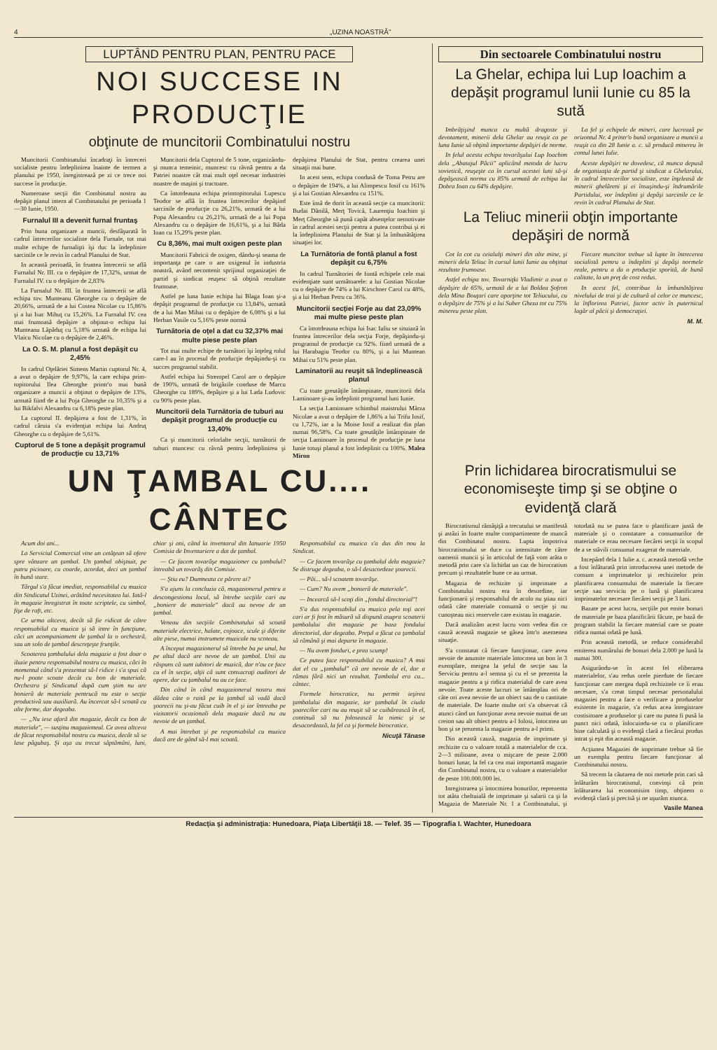4 „UZINA NOASTRĂ"
LUPTÂND PENTRU PLAN, PENTRU PACE
NOI SUCCESE IN PRODUCŢIE
obţinute de muncitorii Combinatului nostru
Muncitorii Combinatului încadraţi în întreceri socialiste pentru îndeplinirea înainte de termen a planului pe 1950, înregistrează pe zi ce trece noi succese în producţie.
Numeroase secţii din Combinatul nostru au depăşit planul intern al Combinatului pe perioada 1—30 Iunie, 1950.
Furnalul III a devenit furnal fruntaş
Prin buna organizare a muncii, desfăşurată în cadrul întrecerilor socialiste dela Furnale, tot mai multe echipe de furnalişti îşi duc la îndeplinire sarcinile ce le revin în cadrul Planului de Stat.
In această perioadă, în fruntea întrecerii se află Furnalul Nr. III. cu o depăşire de 17,32%, urmat de Furnalul IV. cu o depăşire de 2,83%
La Furnalul Nr. III. în fruntea întrecerii se află echipa tov. Munteanu Gheorghe cu o depăşire de 20,66%, urmată de a lui Costea Nicolae cu 15,86% şi a lui Isac Mihuţ cu 15,26%. La Furnalul IV. cea mai frumoasă depăşire a obţinut-o echipa lui Munteanu Lăpăduţ cu 5,18% urmată de echipa lui Vlaicu Nicolae cu o depăşire de 2,46%.
La O. S. M. planul a fost depăşit cu 2,45%
In cadrul Oţelăriei Simens Martin cuptorul Nr. 4, a avut o depăşire de 9,97%, la care echipa prim-topitorului Ilea Gheorghe printr'o mai bună organizare a muncii a obţinut o depăşire de 13%, urmată fiind de a lui Poja Gheorghe cu 10,35% şi a lui Bikfalvi Alexandru cu 6,18% peste plan.
La cuptorul II. depăşirea a fost de 1,31%, în cadrul căruia s'a evidenţiat echipa lui Andruţ Gheorghe cu o depăşire de 5,61%.
Cuptorul de 5 tone a depăşit programul de producţie cu 13,71%
Muncitorii dela Cuptorul de 5 tone, organizându-şi munca temeinic, muncesc cu râvnă pentru a da Patriei noastre cât mai mult oţel necesar industriei noastre de maşini şi tractoare.
Ca întotdeauna echipa primtopitorului Lupescu Teodor se află în fruntea întrecerilor depăşind sarcinile de producţie cu 26,21%, urmată de a lui Popa Alexandru cu 26,21%, urmată de a lui Popa Alexandru cu o depăşire de 16,61%, şi a lui Băda Ioan cu 15,29% peste plan.
Cu 8,36%, mai mult oxigen peste plan
Muncitorii Fabricii de oxigen, dându-şi seama de importanţa pe care o are oxigenul în industria noastră, având necontenit sprijinul organizaţiei de partid şi sindicat reuşesc să obţină rezultate frumoase.
Astfel pe luna Iunie echipa lui Blaga Ioan şi-a depăşit programul de producţie cu 13,84%, urmată de a lui Man Mihai cu o depăşire de 6,08% şi a lui Herban Vasile cu 5,16% peste normă
Turnătoria de oţel a dat cu 32,37% mai multe piese peste plan
Tot mai multe echipe de turnători îşi înţeleg rolul care-l au în procesul de producţie depăşindu-şi cu succes programul stabilit.
Astfel echipa lui Strempel Carol are o depăşire de 190%, urmată de brigăzile conduse de Marcu Gheorghe cu 189%, depăşire şi a lui Lada Ludovic cu 90% peste plan.
Muncitorii dela Turnătoria de tuburi au depăşit programul de producţie cu 13,40%
Ca şi muncitorii celorlalte secţii, turnătorii de tuburi muncesc cu râvnă pentru îndeplinirea şi depăşirea Planului de Stat, pentru crearea unei situaţii mai bune.
In acest sens, echipa condusă de Toma Petru are o depăşire de 194%, a lui Alimpescu Iosif cu 161% şi a lui Gostian Alexandru cu 151%.
Este însă de dorit în această secţie ca muncitorii: Budai Dănilă, Merţ Tovică, Laurenţiu Ioachim şi Merţ Gheorghe să pună capăt absenţelor nemotivate în cadrul acestei secţii pentru a putea contribui şi ei la îndeplinirea Planului de Stat şi la îmbunătăţirea situaţiei lor.
La Turnătoria de fontă planul a fost depăşit cu 6,75%
In cadrul Turnătoriei de fontă echipele cele mai evidenţiate sunt următoarele: a lui Gostian Nicolae cu o depăşire de 74% a lui Kirschner Carol cu 48%, şi a lui Herban Petru cu 36%.
Muncitorii secţiei Forje au dat 23,09% mai multe piese peste plan
Ca întotdeauna echipa lui Isac Iuliu se situiază în fruntea întrecerilor dela secţia Forje, depăşindu-şi programul de producţie cu 92%. fiind urmată de a lui Harabagiu Teodor cu 80%, şi a lui Muntean Mihai cu 51% peste plan.
Laminatorii au reuşit să îndeplinească planul
Cu toate greutăţile întâmpinate, muncitorii dela Laminoare şi-au îndeplinit programul luni Iunie.
La secţia Laminoare schimbul maistrului Mârza Nicolae a avut o depăşire de 1,86% a lui Trifu Iosif, cu 1,72%, iar a lu Moise Iosif a realizat din plan numai 96,58%. Cu toate greutăţile întâmpinate de secţia Laminoare în procesul de producţie pe luna Iunie totuşi planul a fost îndeplinit cu 100%. Malea Miron
Din sectoarele Combinatului nostru
La Ghelar, echipa lui Lup Ioachim a depăşit programul lunii Iunie cu 85 la sută
Imbrăţişind munca cu multă dragoste şi devotament, minerii dela Ghelar au reuşit ca pe luna Iunie să obţină importante depăşiri de norme.
In felul acesta echipa tovarăşului Lup Ioachim dela „Abatajul Păcii" aplicând metoda de lucru sovietică, reuşeşte ca în cursul acestei luni să-şi depăşească norma cu 85% urmată de echipa lui Dobra Ioan cu 64% depăşire.
La fel şi echipele de mineri, care lucrează pe orizontul Nr. 4 printr'o bună organizare a muncii a reuşit ca din 28 Iunie a. c. să producă minereu în contul lunei Iulie.
Aceste depăşiri ne dovedesc, că munca depusă de organizaţia de partid şi sindicat a Ghelarului, în cadrul întrecerilor socialiste, este înţeleasă de minerii ghelăreni şi ei însuşindu-şi îndrumările Partidului, vor îndeplini şi depăşi sarcinile ce le revin în cadrul Planului de Stat.
La Teliuc minerii obţin importante depăşiri de normă
Cot la cot cu ceialalţi mineri din alte mine, şi minerii dela Teliuc în cursul lunii Iunie au obţinut rezultate frumoase.
Astfel echipa tov. Tovarniţki Vladimir a avut o depăşire de 65%, urmată de a lui Boldea Şofron dela Mina Bouţari care aparţine tot Teliucului, cu o depăşire de 75% şi a lui Suber Gheza tot cu 75% minereu peste plan.
Fiecare muncitor trebue să lupte în întrecerea socialistă pentru a îndeplini şi depăşi normele reale, pentru a da o producţie sporită, de bună calitate, la un preţ de cost redus.
In acest fel, contribue la îmbunătăţirea nivelului de trai şi de cultură al celor ce muncesc, la înflorirea Patriei, factor activ în puternicul lagăr al păcii şi democraţiei.
M. M.
UN ŢAMBAL CU.... CÂNTEC
Acum doi ani...
La Serviciul Comercial vine un cetăţean să ofere spre vânzare un ţambal. Un ţambal obişnuit, pe patru picioare, cu coarde, acordat, deci un ţambal în bună stare.
Târgul s'a făcut imediat, responsabilul cu muzica din Sindicatul Uzinei, arătând necesitatea lui. Iată-l în magazie înregistrat în toate scriptele, cu simbol, fişe de raft, etc.
Ce urma altceva, decât să fie ridicat de către responsabilul cu muzica şi să intre în funcţiune, căci un acompaniament de ţambal la o orchestră, sau un solo de ţambal descreţeşte frunţile.
Scoaterea ţambalului dela magazie a fost doar o iluzie pentru responsabilul nostru cu muzica, căci în momentul când s'a prezentat să-l ridice i s'a spus că nu-l poate scoate decât cu bon de materiale. Orchestra şi Sindicatul după cum ştim nu are bonieră de materiale pentrucă nu este o secţie productivă sau auxiliară. Au încercat să-l scoată cu alte forme, dar degeaba.
— „Nu iese afară din magazie, decât cu bon de materiale", — susţinu magazioneul. Ce avea altceva de făcut responsabilul nostru cu muzica, decât să se lase păgubaş. Şi aşa au trecut săptămâni, luni, chiar şi ani, când la inventarul din Ianuarie 1950 Comisia de Inventariere a dat de ţambal.
— Ce facem tovarăşe magazioner cu ţambalul? întreabă un tovarăş din Comisie.
— Ştiu eu? Dumneata ce părere ai?
S'a ajuns la concluzia că, magazionerul pentru a descongestiona locul, să întrebe secţiile cari au „boniere de materiale" dacă au nevoe de un ţambal.
Veneau din secţiile Combinatului să scoată materiale electrice, halate, cojoace, scule şi diferite alte piese, numai instrumete muzicale nu scoteau.
A început magazionerul să întrebe ba pe unul, ba pe altul dacă are nevoe de un ţambal. Unii au răspuns că sunt iubitori de muzică, dar n'au ce face cu el în secţie, alţii că sunt consacraţi auditori de opere, dar cu ţambalul nu au ce face.
Din când în când magazionerul nostru mai dădea câte o raită pe la ţambal să vadă dacă şoarecii nu şi-au făcut cuib în el şi iar întreaba pe vizitatorii ocazionali dela magazie dacă nu au nevoie de un ţambal.
A mai întrebat şi pe responsabilul cu muzica dacă are de gând să-l mai scoată.
Responsabilul cu muzica s'a dus din nou la Sindicat.
— Ce facem tovarăşe cu ţambalul dela magazie? Se distruge degeaba, o să-l desacordeze şoarecii.
— Păi... să-l scoatem tovarăşe.
— Cum? Nu avem „bonieră de materiale".
— Incearcă să-l scoţi din „fondul directorial"!
S'a dus responsabilul cu muzica pela toţi acei cari ar fi fost în măsură să dispună asupra scoaterii ţambalului din magazie pe baza fondului directorial, dar degeaba. Preţul a făcut ca ţambalul să rămână şi mai departe în magazie.
— Nu avem fonduri, e prea scump!
Ce putea face responsabilul cu muzica? A mai dat el cu „ţambalul" că are nevoie de el, dar a rămas fără nici un rezultat. Ţambalul era cu... cântec.
Formele birocratice, nu permit ieşirea ţambalului din magazie, iar ţambalul în ciuda şoarecilor cari nu au reuşit să se cuibărească în el, continuă să nu folosească la nimic şi se desacordează, la fel ca şi formele birocratice.
Nicuţă Tănase
Prin lichidarea birocratismului se economiseşte timp şi se obţine o evidenţă clară
Birocratismul rămăşiţă a trecutului se manifestă şi astăzi în foarte multe compartimente de muncă din Combinatul nostru. Lupta împotriva birocratismului se duce cu intensitate de către oamenii muncii şi în articolul de faţă vom arăta o metodă prin care s'a lichidat un caz de birocratism precum şi rezultatele bune ce au urmat.
Magazia de rechizite şi imprimate a Combinatului nostru era în desordine, iar funcţionarii şi responsabilul de acolo nu ştiau nici odată câte materiale consumă o secţie şi nu cunoşteau nici rezervele care existau în magazie.
Dacă analizăm acest lucru vom vedea din ce cauză această magazie se găsea într'o asemenea situaţie.
S'a constatat că fiecare funcţionar, care avea nevoie de anumite materiale întocmea un bon în 3 exemplare, mergea la şeful de secţie sau la Serviciu pentru a-l semna şi cu el se prezenta la magazie pentru a şi ridica materialul de care avea nevoie. Toate aceste lucruri se întâmplau ori de câte ori avea nevoie de un obiect sau de o cantitate de materiale. De foarte multe ori s'a observat că atunci când un funcţionar avea nevoie numai de un creion sau alt obiect pentru a-l folosi, întocmea un bon şi se prezenta la magazie pentru a-l primi.
Din această cauză, magazia de imprimate şi rechizite cu o valoare totală a materialelor de cca. 2—3 milioane, avea o mişcare de peste 2.000 bonuri lunar, la fel ca cea mai importantă magazie din Combinatul nostru, cu o valoare a materialelor de peste 100.000.000 lei.
Inregistrarea şi întocmirea bonurilor, reprezenta tot atâta cheltuială de imprimate şi salarii ca şi la Magazia de Materiale Nr. 1 a Combinatului, şi totodată nu se putea face o planificare justă de materiale şi o constatare a consumurilor de materiale ce erau necesare fiecărei secţii în scopul de a se stăvili consumul exagerat de materiale.
Incepând dela 1 Iulie a. c. această metodă veche a fost înlăturată prin introducerea unei metode de consum a imprimatelor şi rechizitelor prin planificarea consumului de materiale la fiecare secţie sau serviciu pe o lună şi planificarea imprimatelor necesare fiecărei secţii pe 3 luni.
Bazate pe acest lucru, secţiile pot emite bonuri de materiale pe baza planificării făcute, pe bază de program stabilit la fiecare material care se poate ridica numai odată pe lună.
Prin această metodă, se reduce considerabil emiterea numărului de bonuri dela 2.000 pe lună la numai 300.
Asigurându-se în acest fel eliberarea materialelor, s'au redus orele pierdute de fiecare funcţionar care mergea după rechizitele ce îi erau necesare, s'a creat timpul necesar personalului magaziei pentru a face o verificare a produselor existente în magazie, s'a redus acea înregistrare costisitoare a produselor şi care nu putea fi pusă la punct nici odată, înlocuindu-se cu o planificare bine calculată şi o evidenţă clară a fiecărui produs intrat şi eşit din această magazie.
Acţiunea Magaziei de imprimate trebue să fie un exemplu pentru fiecare funcţionar al Combinatului nostru.
Să trecem la căutarea de noi metode prin cari să înlăturăm birocratismul, convinşi că prin înlăturarea lui economisim timp, obţinem o evidenţă clară şi precisă şi ne uşurăm munca.
Vasile Manea
Redacţia şi administraţia: Hunedoara, Piaţa Libertăţii 18. — Telef. 35 — Tipografia I. Wachter, Hunedoara